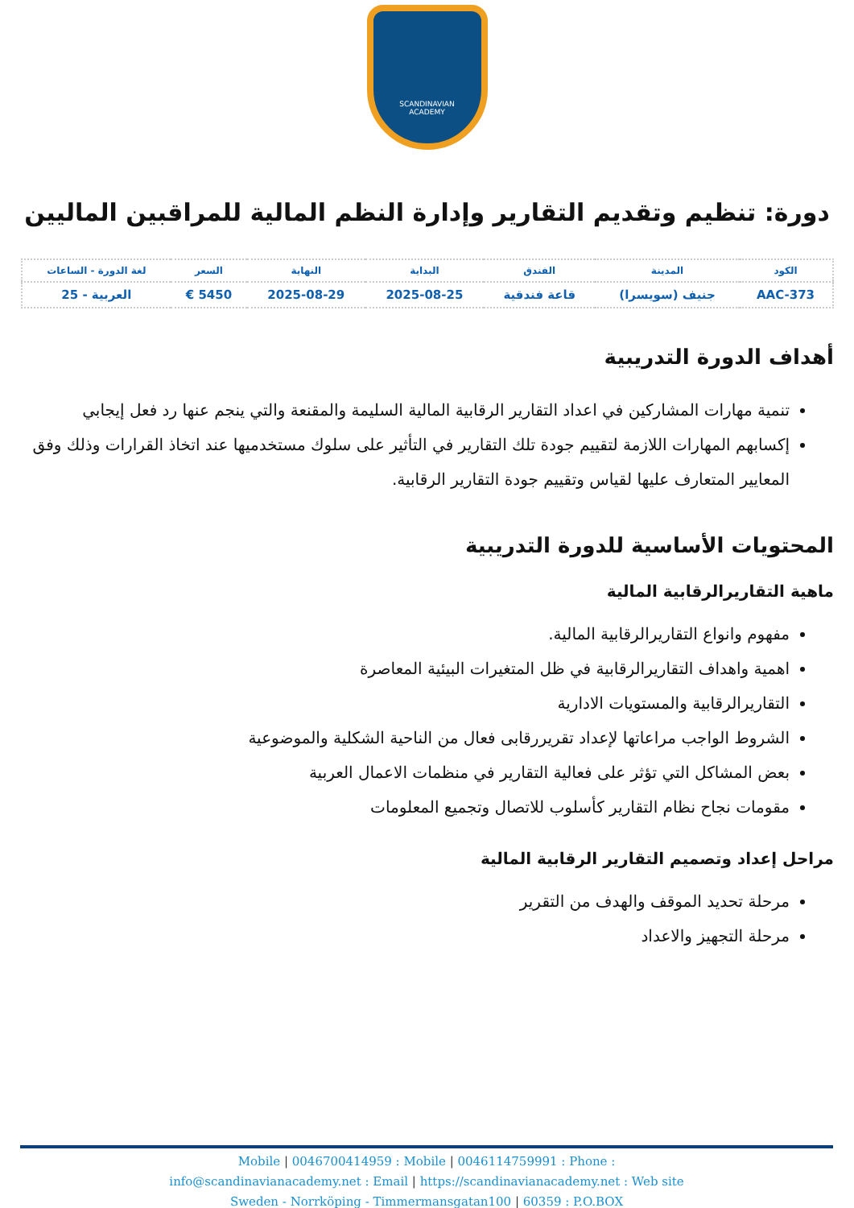SCANDINAVIAN
ACADEMY
دورة: تنظيم وتقديم التقارير وإدارة النظم المالية للمراقبين الماليين
| الكود | المدينة | الفندق | البداية | النهاية | السعر | لغة الدورة - الساعات |
| --- | --- | --- | --- | --- | --- | --- |
| AAC-373 | جنيف (سويسرا) | قاعة فندقية | 2025-08-25 | 2025-08-29 | 5450 € | العربية - 25 |
أهداف الدورة التدريبية
تنمية مهارات المشاركين في اعداد التقارير الرقابية المالية السليمة والمقنعة والتي ينجم عنها رد فعل إيجابي
إكسابهم المهارات اللازمة لتقييم جودة تلك التقارير في التأثير على سلوك مستخدميها عند اتخاذ القرارات وذلك وفق المعايير المتعارف عليها لقياس وتقييم جودة التقارير الرقابية.
المحتويات الأساسية للدورة التدريبية
ماهية التقاريرالرقابية المالية
مفهوم وانواع التقاريرالرقابية المالية.
اهمية واهداف التقاريرالرقابية في ظل المتغيرات البيئية المعاصرة
التقاريرالرقابية والمستويات الادارية
الشروط الواجب مراعاتها لإعداد تقريررقابى فعال من الناحية الشكلية والموضوعية
بعض المشاكل التي تؤثر على فعالية التقارير في منظمات الاعمال العربية
مقومات نجاح نظام التقارير كأسلوب للاتصال وتجميع المعلومات
مراحل إعداد وتصميم التقارير الرقابية المالية
مرحلة تحديد الموقف والهدف من التقرير
مرحلة التجهيز والاعداد
Mobile | 0046700414959 : Mobile | 0046114759991 : Phone :
info@scandinavianacademy.net : Email | https://scandinavianacademy.net : Web site
Sweden - Norrköping - Timmermansgatan100 | 60359 : P.O.BOX